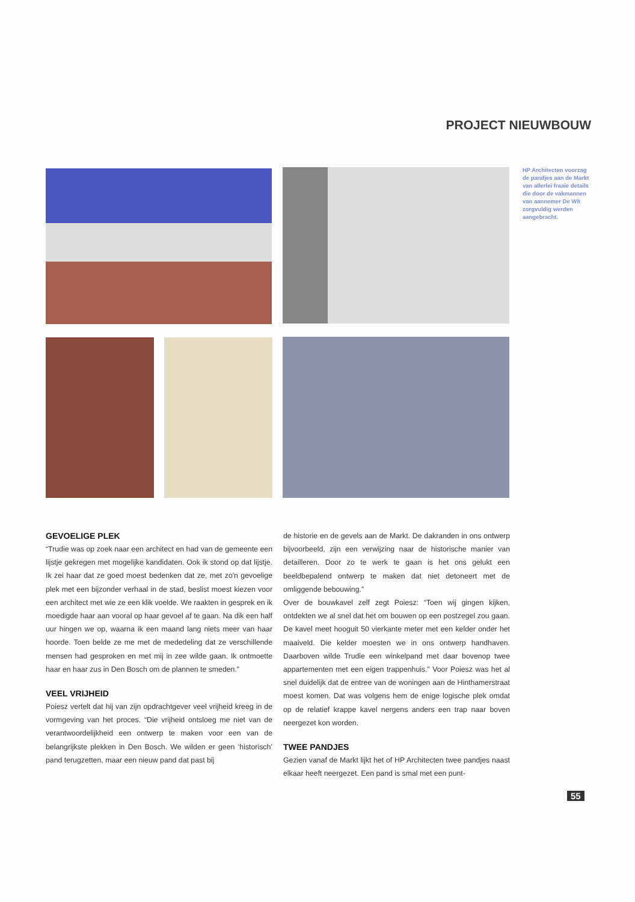PROJECT NIEUWBOUW
HP Architecten voorzag de pandjes aan de Markt van allerlei fraaie details die door de vakmannen van aannemer De Wit zorgvuldig werden aangebracht.
GEVOELIGE PLEK
“Trudie was op zoek naar een architect en had van de gemeente een lijstje gekregen met mogelijke kandidaten. Ook ik stond op dat lijstje. Ik zei haar dat ze goed moest bedenken dat ze, met zo'n gevoelige plek met een bijzonder verhaal in de stad, beslist moest kiezen voor een architect met wie ze een klik voelde. We raakten in gesprek en ik moedigde haar aan vooral op haar gevoel af te gaan. Na dik een half uur hingen we op, waarna ik een maand lang niets meer van haar hoorde. Toen belde ze me met de mededeling dat ze verschillende mensen had gesproken en met mij in zee wilde gaan. Ik ontmoette haar en haar zus in Den Bosch om de plannen te smeden.”
VEEL VRIJHEID
Poiesz vertelt dat hij van zijn opdrachtgever veel vrijheid kreeg in de vormgeving van het proces. “Die vrijheid ontsloeg me niet van de verantwoordelijkheid een ontwerp te maken voor een van de belangrijkste plekken in Den Bosch. We wilden er geen ‘historisch’ pand terugzetten, maar een nieuw pand dat past bij
de historie en de gevels aan de Markt. De dakranden in ons ontwerp bijvoorbeeld, zijn een verwijzing naar de historische manier van detailleren. Door zo te werk te gaan is het ons gelukt een beeldbepalend ontwerp te maken dat niet detoneert met de omliggende bebouwing.”
Over de bouwkavel zelf zegt Poiesz: “Toen wij gingen kijken, ontdekten we al snel dat het om bouwen op een postzegel zou gaan. De kavel meet hooguit 50 vierkante meter met een kelder onder het maaiveld. Die kelder moesten we in ons ontwerp handhaven. Daarboven wilde Trudie een winkelpand met daar bovenop twee appartementen met een eigen trappenhuis.” Voor Poiesz was het al snel duidelijk dat de entree van de woningen aan de Hinthamerstraat moest komen. Dat was volgens hem de enige logische plek omdat op de relatief krappe kavel nergens anders een trap naar boven neergezet kon worden.
TWEE PANDJES
Gezien vanaf de Markt lijkt het of HP Architecten twee pandjes naast elkaar heeft neergezet. Een pand is smal met een punt-
55